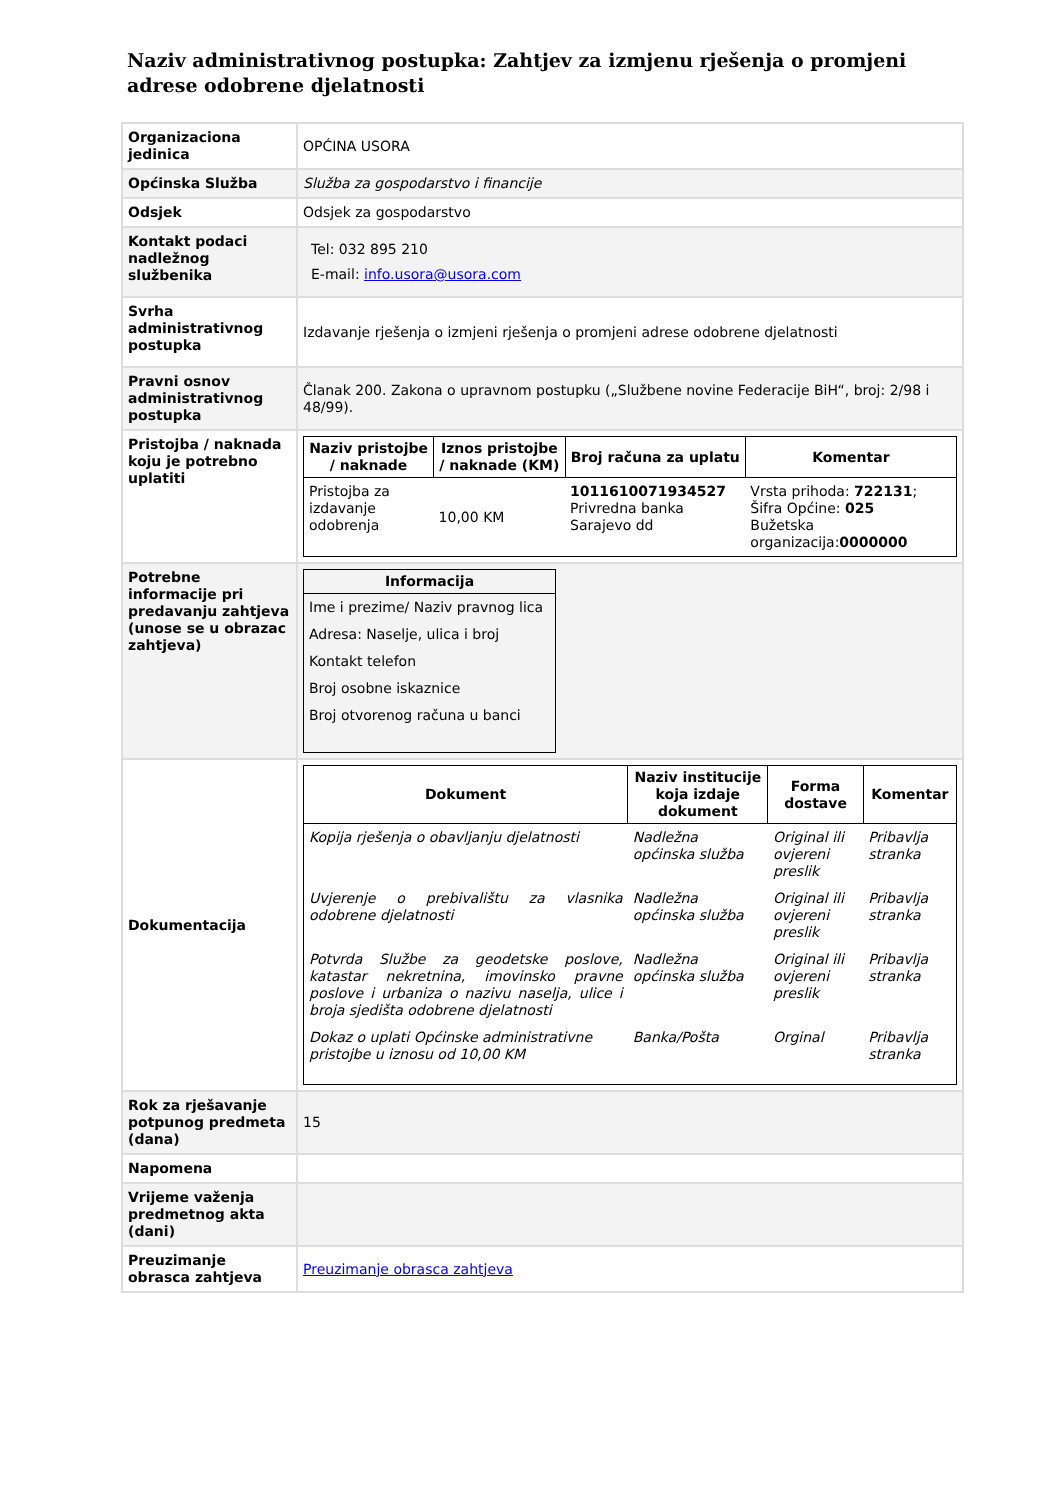Naziv administrativnog postupka: Zahtjev za izmjenu rješenja o promjeni adrese odobrene djelatnosti
| Organizaciona jedinica | OPĆINA USORA |
| Općinska Služba | Služba za gospodarstvo i financije |
| Odsjek | Odsjek za gospodarstvo |
| Kontakt podaci nadležnog službenika | Tel: 032 895 210 E-mail: info.usora@usora.com |
| Svrha administrativnog postupka | Izdavanje rješenja o izmjeni rješenja o promjeni adrese odobrene djelatnosti |
| Pravni osnov administrativnog postupka | Članak 200. Zakona o upravnom postupku („Službene novine Federacije BiH“, broj: 2/98 i 48/99). |
| Pristojba / naknada koju je potrebno uplatiti | / Naziv pristojbe / naknade / Iznos pristojbe / naknade (KM) / Broj računa za uplatu / Komentar / / --- / --- / --- / --- / / Pristojba za izdavanje odobrenja / 10,00 KM / 1011610071934527 Privredna banka Sarajevo dd / Vrsta prihoda: 722131 ; Šifra Općine: 025 Bužetska organizacija: 0000000 / |
| Potrebne informacije pri predavanju zahtjeva (unose se u obrazac zahtjeva) | / Informacija / / --- / / Ime i prezime/ Naziv pravnog lica / / Adresa: Naselje, ulica i broj / / Kontakt telefon / / Broj osobne iskaznice / / Broj otvorenog računa u banci / |
| Dokumentacija | / Dokument / Naziv institucije koja izdaje dokument / Forma dostave / Komentar / / --- / --- / --- / --- / / Kopija rješenja o obavljanju djelatnosti / Nadležna općinska služba / Original ili ovjereni preslik / Pribavlja stranka / / Uvjerenje o prebivalištu za vlasnika odobrene djelatnosti / Nadležna općinska služba / Original ili ovjereni preslik / Pribavlja stranka / / Potvrda Službe za geodetske poslove, katastar nekretnina, imovinsko pravne poslove i urbaniza o nazivu naselja, ulice i broja sjedišta odobrene djelatnosti / Nadležna općinska služba / Original ili ovjereni preslik / Pribavlja stranka / / Dokaz o uplati Općinske administrativne pristojbe u iznosu od 10,00 KM / Banka/Pošta / Orginal / Pribavlja stranka / |
| Rok za rješavanje potpunog predmeta (dana) | 15 |
| Napomena | |
| Vrijeme važenja predmetnog akta (dani) | |
| Preuzimanje obrasca zahtjeva | Preuzimanje obrasca zahtjeva |